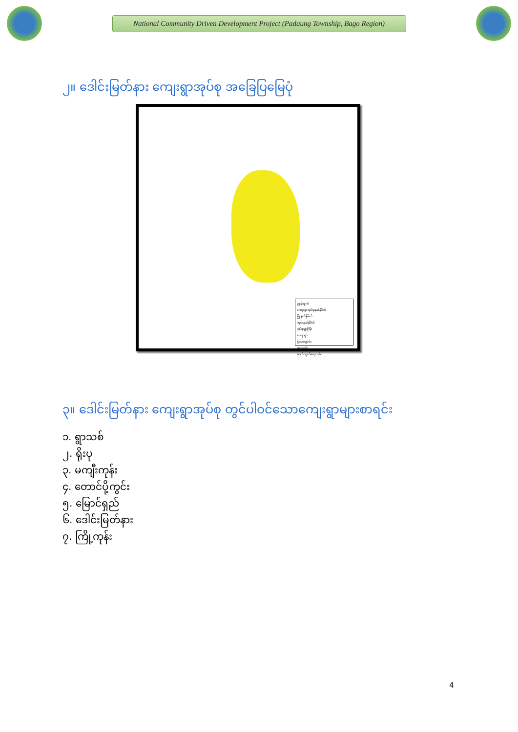National Community Driven Development Project (Padaung Township, Bago Region)
၂။ ဒေါင်းမြတ်နား ကျေးရွာအုပ်စု အခြေပြမြေပုံ
ညွှန်းချက်
ကျေးရွာအုပ်စုနယ်နိမိတ်
မြို့နယ်နိမိတ်
ကွင်းနယ်နိမိတ်
အုပ်စုရွာကြီး
ကျေးရွာ
မြစ်/ချောင်း
တာလမ်း
ဆက်သွယ်ရေးလမ်း
၃။ ဒေါင်းမြတ်နား ကျေးရွာအုပ်စု တွင်ပါဝင်သောကျေးရွာများစာရင်း
၁. ရွာသစ်
၂. ရိုးပု
၃. မကျီးကုန်း
၄. တောင်ပို့ကွင်း
၅. မြောင်ရှည်
၆. ဒေါင်းမြတ်နား
၇. ကြို့ကုန်း
4